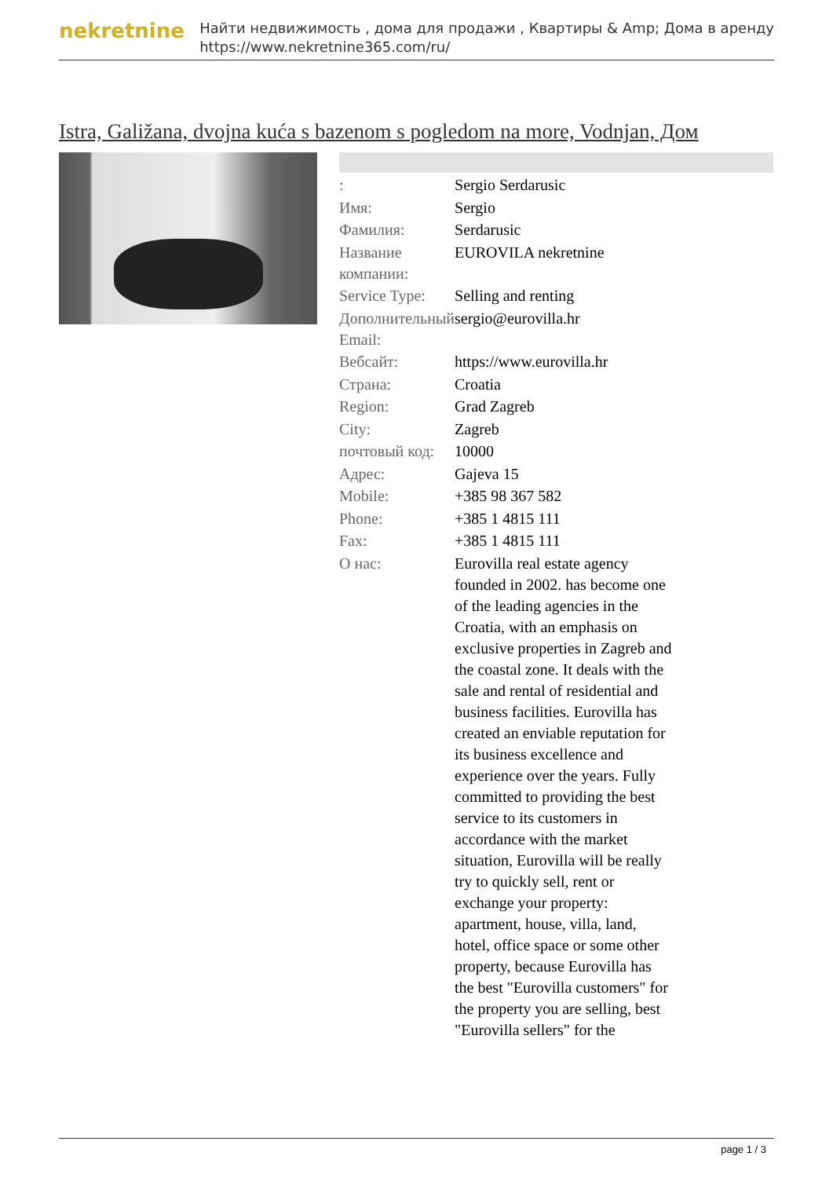nekretnine
Найти недвижимость , дома для продажи , Квартиры & Amp; Дома в аренду
https://www.nekretnine365.com/ru/
Istra, Galižana, dvojna kuća s bazenom s pogledom na more, Vodnjan, Дом
| : | Sergio Serdarusic |
| Имя: | Sergio |
| Фамилия: | Serdarusic |
| Название компании: | EUROVILA nekretnine |
| Service Type: | Selling and renting |
| Дополнительный Email: | sergio@eurovilla.hr |
| Вебсайт: | https://www.eurovilla.hr |
| Страна: | Croatia |
| Region: | Grad Zagreb |
| City: | Zagreb |
| почтовый код: | 10000 |
| Адрес: | Gajeva 15 |
| Mobile: | +385 98 367 582 |
| Phone: | +385 1 4815 111 |
| Fax: | +385 1 4815 111 |
| О нас: | Eurovilla real estate agency founded in 2002. has become one of the leading agencies in the Croatia, with an emphasis on exclusive properties in Zagreb and the coastal zone. It deals with the sale and rental of residential and business facilities. Eurovilla has created an enviable reputation for its business excellence and experience over the years. Fully committed to providing the best service to its customers in accordance with the market situation, Eurovilla will be really try to quickly sell, rent or exchange your property: apartment, house, villa, land, hotel, office space or some other property, because Eurovilla has the best "Eurovilla customers" for the property you are selling, best "Eurovilla sellers" for the |
page 1 / 3